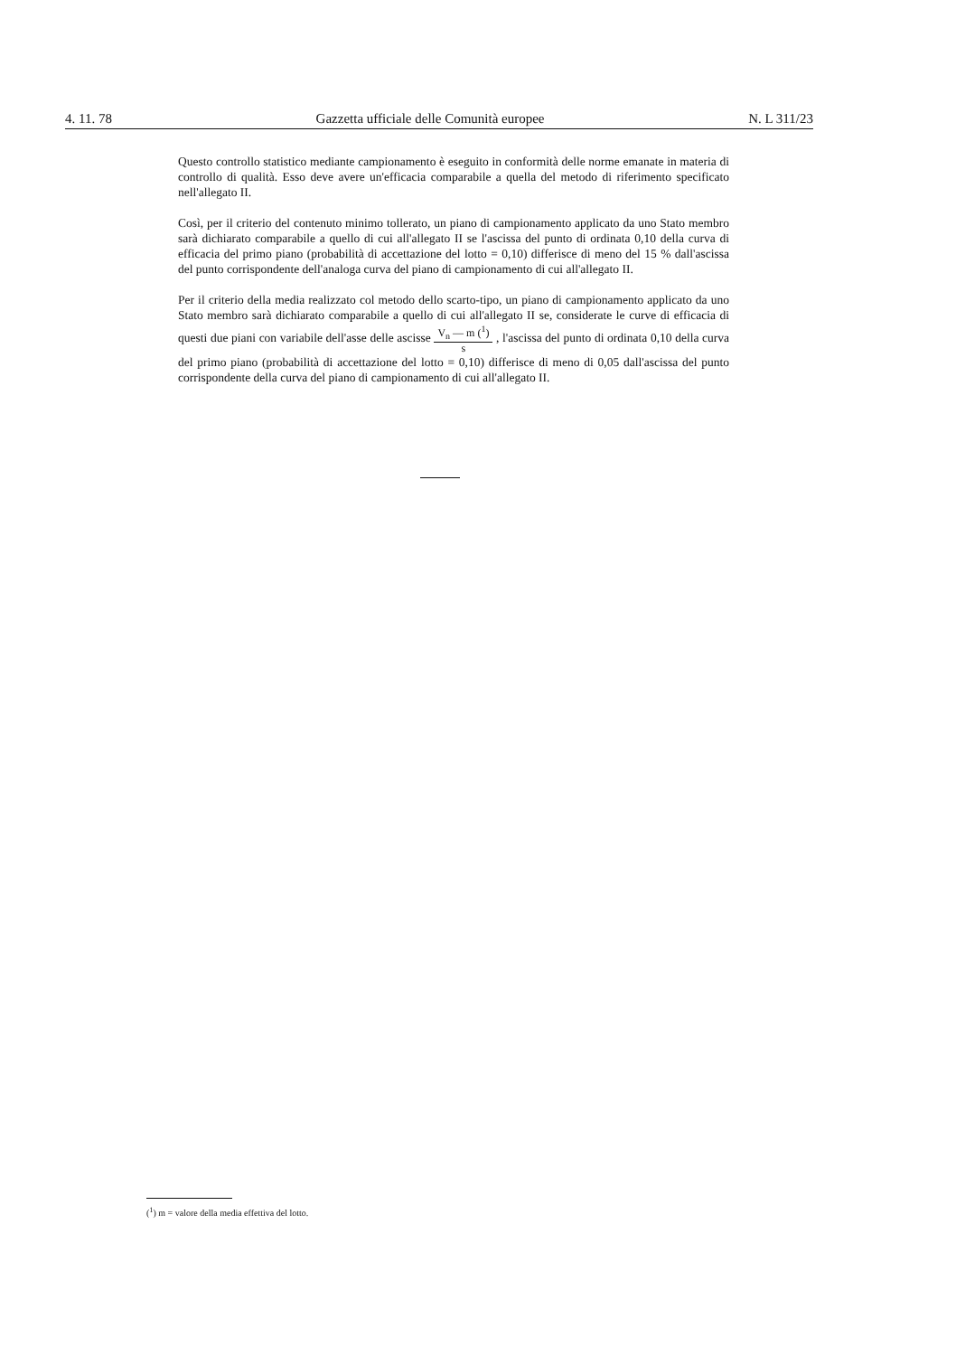4. 11. 78 Gazzetta ufficiale delle Comunità europee N. L 311/23
Questo controllo statistico mediante campionamento è eseguito in conformità delle norme emanate in materia di controllo di qualità. Esso deve avere un'efficacia comparabile a quella del metodo di riferimento specificato nell'allegato II.
Così, per il criterio del contenuto minimo tollerato, un piano di campionamento applicato da uno Stato membro sarà dichiarato comparabile a quello di cui all'allegato II se l'ascissa del punto di ordinata 0,10 della curva di efficacia del primo piano (probabilità di accettazione del lotto = 0,10) differisce di meno del 15 % dall'ascissa del punto corrispondente dell'analoga curva del piano di campionamento di cui all'allegato II.
Per il criterio della media realizzato col metodo dello scarto-tipo, un piano di campionamento applicato da uno Stato membro sarà dichiarato comparabile a quello di cui all'allegato II se, considerate le curve di efficacia di questi due piani con variabile dell'asse delle ascisse V<sub>n</sub> — m (<sup>1</sup>) s , l'ascissa del punto di ordinata 0,10 della curva del primo piano (probabilità di accettazione del lotto = 0,10) differisce di meno di 0,05 dall'ascissa del punto corrispondente della curva del piano di campionamento di cui all'allegato II.
(<sup>1</sup>) m = valore della media effettiva del lotto.